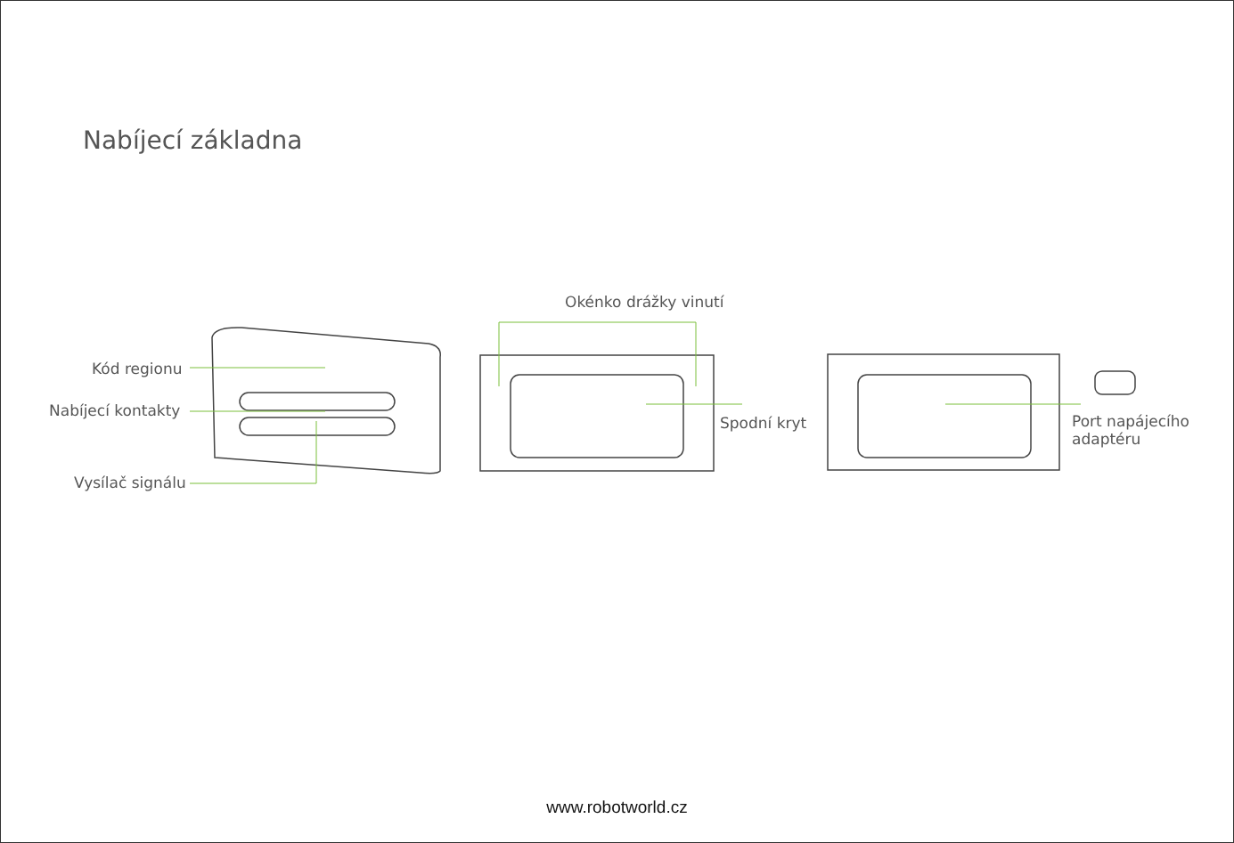Nabíjecí základna
Okénko drážky vinutí
Kód regionu
Nabíjecí kontakty
Vysílač signálu
Spodní kryt
Port napájecího
adaptéru
www.robotworld.cz